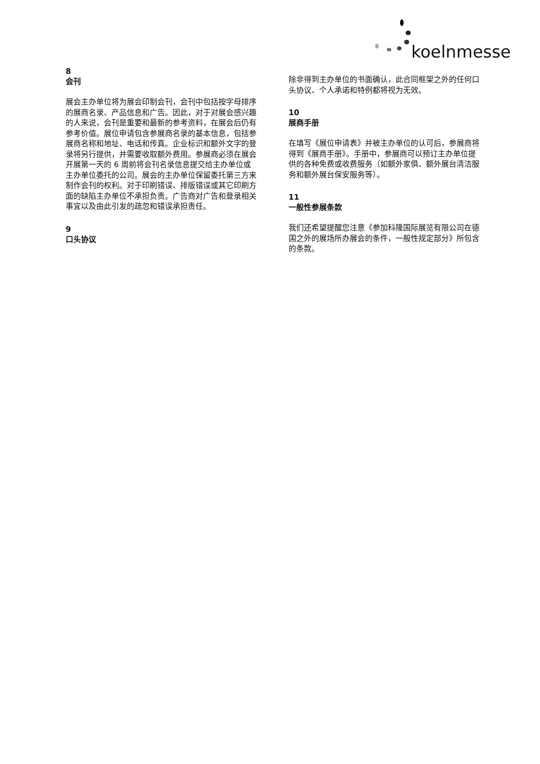koelnmesse
8
会刊
展会主办单位将为展会印制会刊，会刊中包括按字母排序的展商名录、产品信息和广告。因此，对于对展会感兴趣的人来说，会刊是重要和最新的参考资料，在展会后仍有参考价值。展位申请包含参展商名录的基本信息，包括参展商名称和地址、电话和传真。企业标识和额外文字的登录将另行提供，并需要收取额外费用。参展商必须在展会开展第一天的 6 周前将会刊名录信息提交给主办单位或主办单位委托的公司。展会的主办单位保留委托第三方来制作会刊的权利。对于印刷错误、排版错误或其它印刷方面的缺陷主办单位不承担负责。广告商对广告和登录相关事宜以及由此引发的疏忽和错误承担责任。
9
口头协议
除非得到主办单位的书面确认，此合同框架之外的任何口头协议、个人承诺和特例都将视为无效。
10
展商手册
在填写《展位申请表》并被主办单位的认可后，参展商将得到《展商手册》。手册中，参展商可以预订主办单位提供的各种免费或收费服务（如额外家俱、额外展台清洁服务和额外展台保安服务等）。
11
一般性参展条款
我们还希望提醒您注意《参加科隆国际展览有限公司在德国之外的展场所办展会的条件，一般性规定部分》所包含的条款。